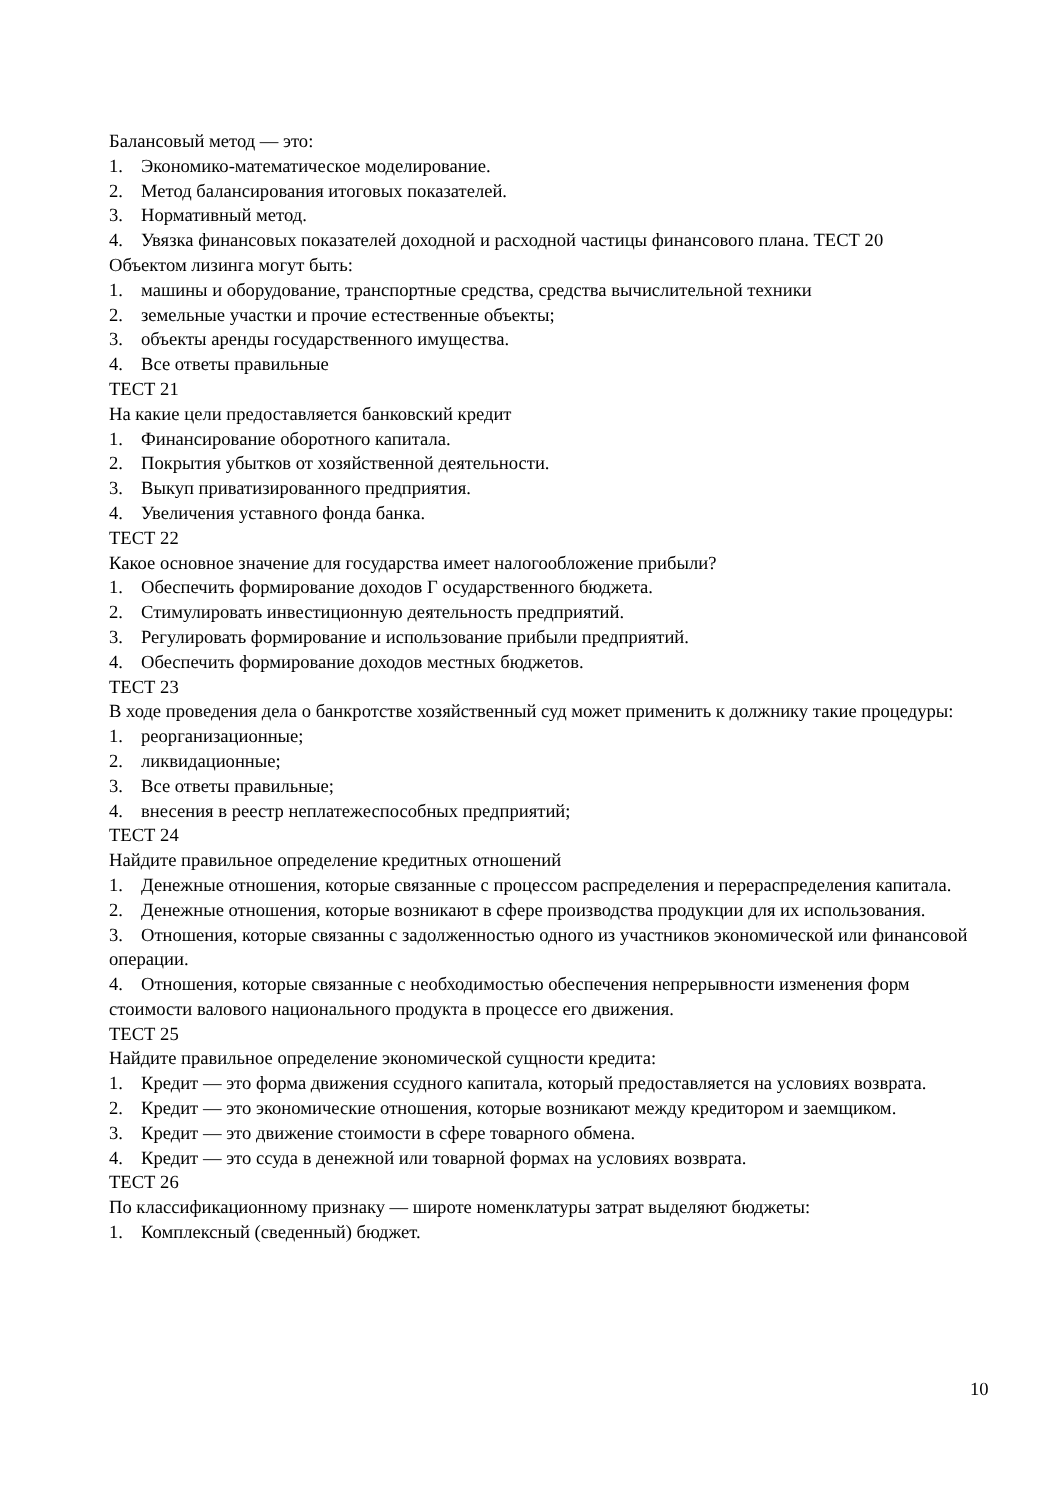Балансовый метод — это:
1. Экономико-математическое моделирование.
2. Метод балансирования итоговых показателей.
3. Нормативный метод.
4. Увязка финансовых показателей доходной и расходной частицы финансового плана. ТЕСТ 20
Объектом лизинга могут быть:
1. машины и оборудование, транспортные средства, средства вычислительной техники
2. земельные участки и прочие естественные объекты;
3. объекты аренды государственного имущества.
4. Все ответы правильные
ТЕСТ 21
На какие цели предоставляется банковский кредит
1. Финансирование оборотного капитала.
2. Покрытия убытков от хозяйственной деятельности.
3. Выкуп приватизированного предприятия.
4. Увеличения уставного фонда банка.
ТЕСТ 22
Какое основное значение для государства имеет налогообложение прибыли?
1. Обеспечить формирование доходов Г осударственного бюджета.
2. Стимулировать инвестиционную деятельность предприятий.
3. Регулировать формирование и использование прибыли предприятий.
4. Обеспечить формирование доходов местных бюджетов.
ТЕСТ 23
В ходе проведения дела о банкротстве хозяйственный суд может применить к должнику такие процедуры:
1. реорганизационные;
2. ликвидационные;
3. Все ответы правильные;
4. внесения в реестр неплатежеспособных предприятий;
ТЕСТ 24
Найдите правильное определение кредитных отношений
1. Денежные отношения, которые связанные с процессом распределения и перераспределения капитала.
2. Денежные отношения, которые возникают в сфере производства продукции для их использования.
3. Отношения, которые связанны с задолженностью одного из участников экономической или финансовой операции.
4. Отношения, которые связанные с необходимостью обеспечения непрерывности изменения форм стоимости валового национального продукта в процессе его движения.
ТЕСТ 25
Найдите правильное определение экономической сущности кредита:
1. Кредит — это форма движения ссудного капитала, который предоставляется на условиях возврата.
2. Кредит — это экономические отношения, которые возникают между кредитором и заемщиком.
3. Кредит — это движение стоимости в сфере товарного обмена.
4. Кредит — это ссуда в денежной или товарной формах на условиях возврата.
ТЕСТ 26
По классификационному признаку — широте номенклатуры затрат выделяют бюджеты:
1. Комплексный (сведенный) бюджет.
10